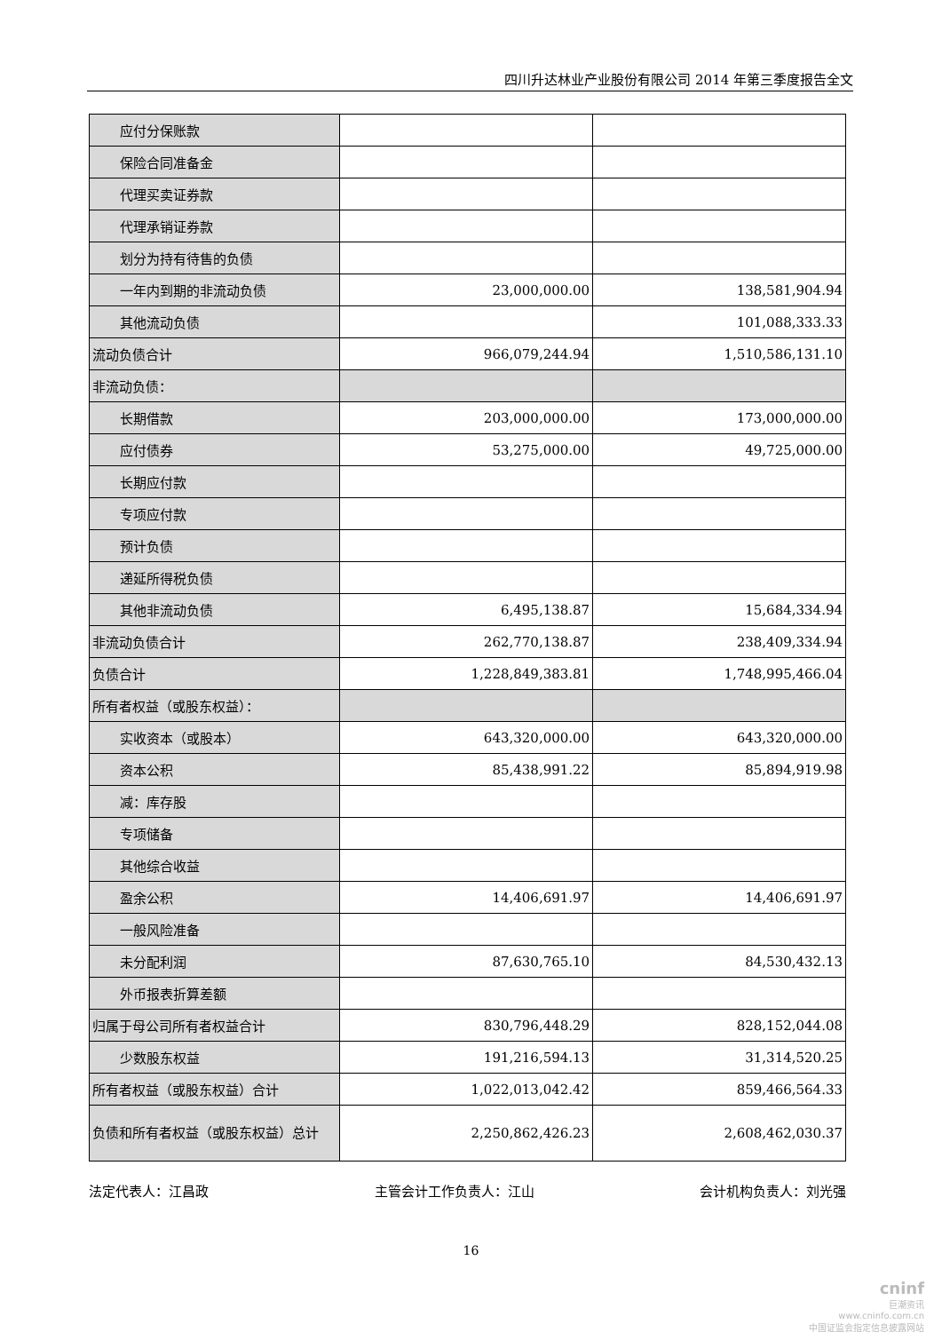四川升达林业产业股份有限公司 2014 年第三季度报告全文
| 应付分保账款 | | |
| 保险合同准备金 | | |
| 代理买卖证券款 | | |
| 代理承销证券款 | | |
| 划分为持有待售的负债 | | |
| 一年内到期的非流动负债 | 23,000,000.00 | 138,581,904.94 |
| 其他流动负债 | | 101,088,333.33 |
| 流动负债合计 | 966,079,244.94 | 1,510,586,131.10 |
| 非流动负债： | | |
| 长期借款 | 203,000,000.00 | 173,000,000.00 |
| 应付债券 | 53,275,000.00 | 49,725,000.00 |
| 长期应付款 | | |
| 专项应付款 | | |
| 预计负债 | | |
| 递延所得税负债 | | |
| 其他非流动负债 | 6,495,138.87 | 15,684,334.94 |
| 非流动负债合计 | 262,770,138.87 | 238,409,334.94 |
| 负债合计 | 1,228,849,383.81 | 1,748,995,466.04 |
| 所有者权益（或股东权益）： | | |
| 实收资本（或股本） | 643,320,000.00 | 643,320,000.00 |
| 资本公积 | 85,438,991.22 | 85,894,919.98 |
| 减：库存股 | | |
| 专项储备 | | |
| 其他综合收益 | | |
| 盈余公积 | 14,406,691.97 | 14,406,691.97 |
| 一般风险准备 | | |
| 未分配利润 | 87,630,765.10 | 84,530,432.13 |
| 外币报表折算差额 | | |
| 归属于母公司所有者权益合计 | 830,796,448.29 | 828,152,044.08 |
| 少数股东权益 | 191,216,594.13 | 31,314,520.25 |
| 所有者权益（或股东权益）合计 | 1,022,013,042.42 | 859,466,564.33 |
| 负债和所有者权益（或股东权益）总计 | 2,250,862,426.23 | 2,608,462,030.37 |
法定代表人：江昌政 主管会计工作负责人：江山 会计机构负责人：刘光强
16
cninf
巨潮资讯
www.cninfo.com.cn
中国证监会指定信息披露网站